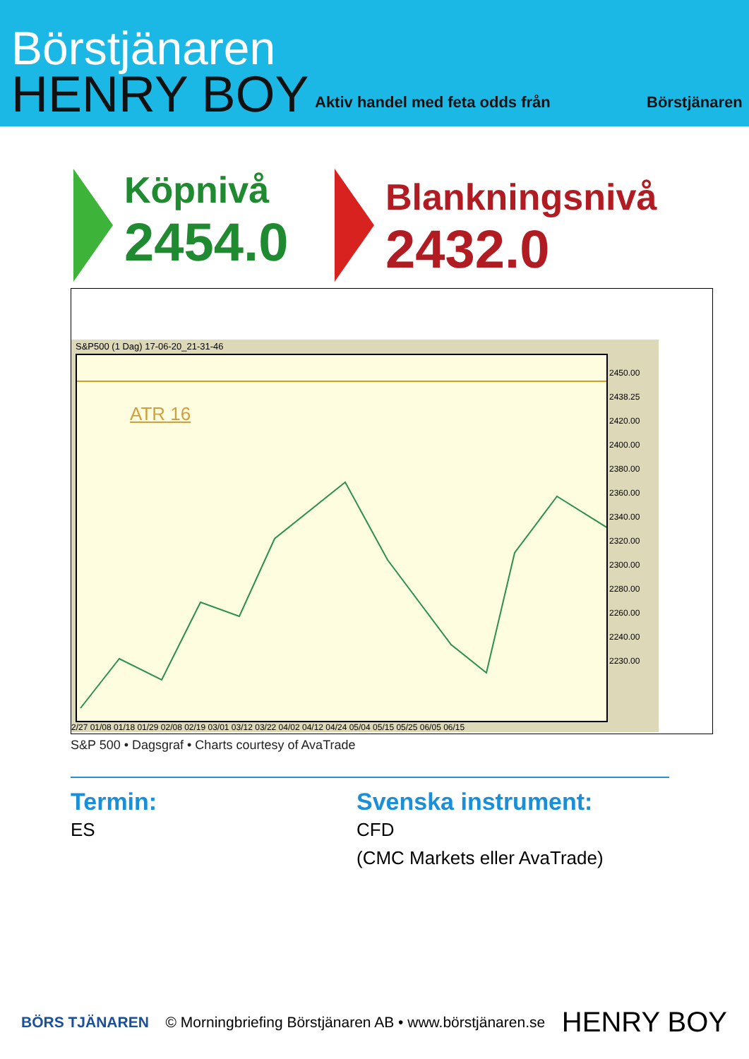Börstjänaren
HENRY BOY
Aktiv handel med feta odds från
Börstjänaren
Köpnivå
2454.0
Blankningsnivå
2432.0
S&P500 (1 Dag) 17-06-20_21-31-46
ATR 16
2450.00
2438.25
2420.00
2400.00
2380.00
2360.00
2340.00
2320.00
2300.00
2280.00
2260.00
2240.00
2230.00
2/27 01/08 01/18 01/29 02/08 02/19 03/01 03/12 03/22 04/02 04/12 04/24 05/04 05/15 05/25 06/05 06/15
S&P 500 • Dagsgraf • Charts courtesy of AvaTrade
Termin:
ES
Svenska instrument:
CFD
(CMC Markets eller AvaTrade)
BÖRS TJÄNAREN © Morningbriefing Börstjänaren AB • www.börstjänaren.se HENRY BOY